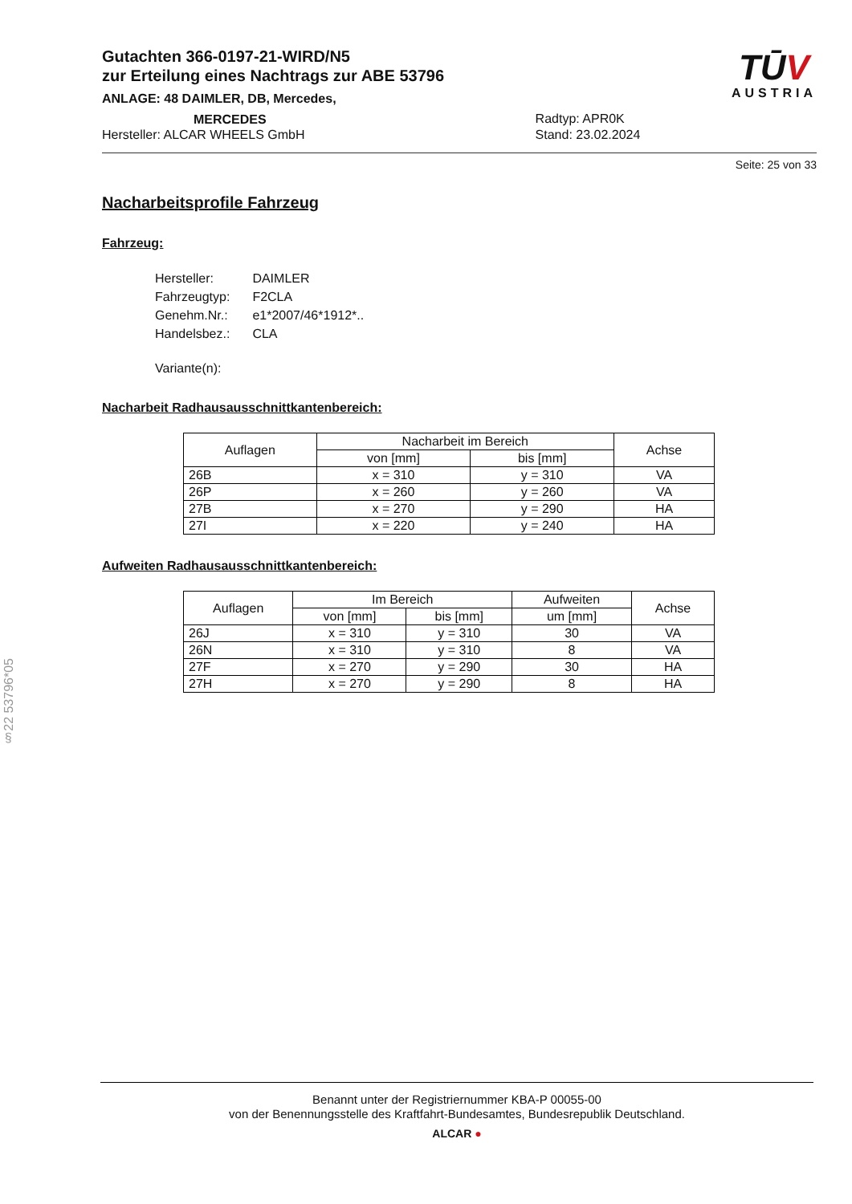§22 53796*05
Gutachten 366-0197-21-WIRD/N5
zur Erteilung eines Nachtrags zur ABE 53796
ANLAGE: 48 DAIMLER, DB, Mercedes,
MERCEDES
Hersteller: ALCAR WHEELS GmbH
Radtyp: APR0K
Stand: 23.02.2024
TŪV
AUSTRIA
Seite: 25 von 33
Nacharbeitsprofile Fahrzeug
Fahrzeug:
| Hersteller: | DAIMLER |
| Fahrzeugtyp: | F2CLA |
| Genehm.Nr.: | e1*2007/46*1912*.. |
| Handelsbez.: | CLA |
| Variante(n): | |
Nacharbeit Radhausausschnittkantenbereich:
| Auflagen | Nacharbeit im Bereich | | Achse |
| --- | --- | --- | --- |
| | von [mm] | bis [mm] | |
| 26B | x = 310 | y = 310 | VA |
| 26P | x = 260 | y = 260 | VA |
| 27B | x = 270 | y = 290 | HA |
| 27I | x = 220 | y = 240 | HA |
Aufweiten Radhausausschnittkantenbereich:
| Auflagen | Im Bereich | | Aufweiten | Achse |
| --- | --- | --- | --- | --- |
| | von [mm] | bis [mm] | um [mm] | |
| 26J | x = 310 | y = 310 | 30 | VA |
| 26N | x = 310 | y = 310 | 8 | VA |
| 27F | x = 270 | y = 290 | 30 | HA |
| 27H | x = 270 | y = 290 | 8 | HA |
Benannt unter der Registriernummer KBA-P 00055-00
von der Benennungsstelle des Kraftfahrt-Bundesamtes, Bundesrepublik Deutschland.
ALCAR ●